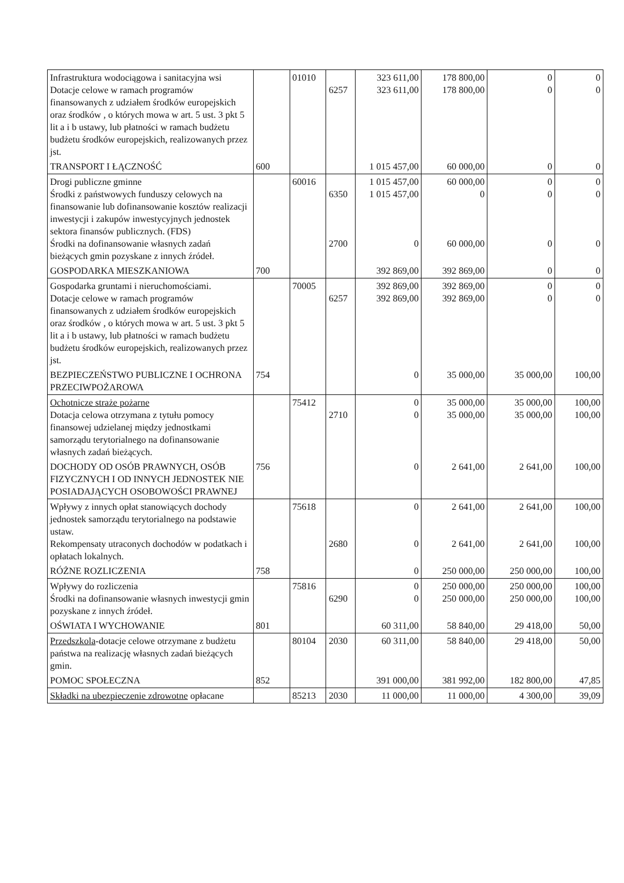| Infrastruktura wodociągowa i sanitacyjna wsi Dotacje celowe w ramach programów finansowanych z udziałem środków europejskich oraz środków , o których mowa w art. 5 ust. 3 pkt 5 lit a i b ustawy, lub płatności w ramach budżetu budżetu środków europejskich, realizowanych przez jst. | | 01010 | 6257 | 323 611,00 323 611,00 | 178 800,00 178 800,00 | 0 0 | 0 0 |
| TRANSPORT I ŁĄCZNOŚĆ | 600 | | | 1 015 457,00 | 60 000,00 | 0 | 0 |
| Drogi publiczne gminne Środki z państwowych funduszy celowych na finansowanie lub dofinansowanie kosztów realizacji inwestycji i zakupów inwestycyjnych jednostek sektora finansów publicznych. (FDS) Środki na dofinansowanie własnych zadań bieżących gmin pozyskane z innych źródeł. | | 60016 | 6350 2700 | 1 015 457,00 1 015 457,00 0 | 60 000,00 0 60 000,00 | 0 0 0 | 0 0 0 |
| GOSPODARKA MIESZKANIOWA | 700 | | | 392 869,00 | 392 869,00 | 0 | 0 |
| Gospodarka gruntami i nieruchomościami. Dotacje celowe w ramach programów finansowanych z udziałem środków europejskich oraz środków , o których mowa w art. 5 ust. 3 pkt 5 lit a i b ustawy, lub płatności w ramach budżetu budżetu środków europejskich, realizowanych przez jst. | | 70005 | 6257 | 392 869,00 392 869,00 | 392 869,00 392 869,00 | 0 0 | 0 0 |
| BEZPIECZEŃSTWO PUBLICZNE I OCHRONA PRZECIWPOŻAROWA | 754 | | | 0 | 35 000,00 | 35 000,00 | 100,00 |
| Ochotnicze straże pożarne Dotacja celowa otrzymana z tytułu pomocy finansowej udzielanej między jednostkami samorządu terytorialnego na dofinansowanie własnych zadań bieżących. | | 75412 | 2710 | 0 0 | 35 000,00 35 000,00 | 35 000,00 35 000,00 | 100,00 100,00 |
| DOCHODY OD OSÓB PRAWNYCH, OSÓB FIZYCZNYCH I OD INNYCH JEDNOSTEK NIE POSIADAJĄCYCH OSOBOWOŚCI PRAWNEJ | 756 | | | 0 | 2 641,00 | 2 641,00 | 100,00 |
| Wpływy z innych opłat stanowiących dochody jednostek samorządu terytorialnego na podstawie ustaw. Rekompensaty utraconych dochodów w podatkach i opłatach lokalnych. | | 75618 | 2680 | 0 0 | 2 641,00 2 641,00 | 2 641,00 2 641,00 | 100,00 100,00 |
| RÓŻNE ROZLICZENIA | 758 | | | 0 | 250 000,00 | 250 000,00 | 100,00 |
| Wpływy do rozliczenia Środki na dofinansowanie własnych inwestycji gmin pozyskane z innych źródeł. | | 75816 | 6290 | 0 0 | 250 000,00 250 000,00 | 250 000,00 250 000,00 | 100,00 100,00 |
| OŚWIATA I WYCHOWANIE | 801 | | | 60 311,00 | 58 840,00 | 29 418,00 | 50,00 |
| Przedszkola -dotacje celowe otrzymane z budżetu państwa na realizację własnych zadań bieżących gmin. | | 80104 | 2030 | 60 311,00 | 58 840,00 | 29 418,00 | 50,00 |
| POMOC SPOŁECZNA | 852 | | | 391 000,00 | 381 992,00 | 182 800,00 | 47,85 |
| Składki na ubezpieczenie zdrowotne opłacane | | 85213 | 2030 | 11 000,00 | 11 000,00 | 4 300,00 | 39,09 |